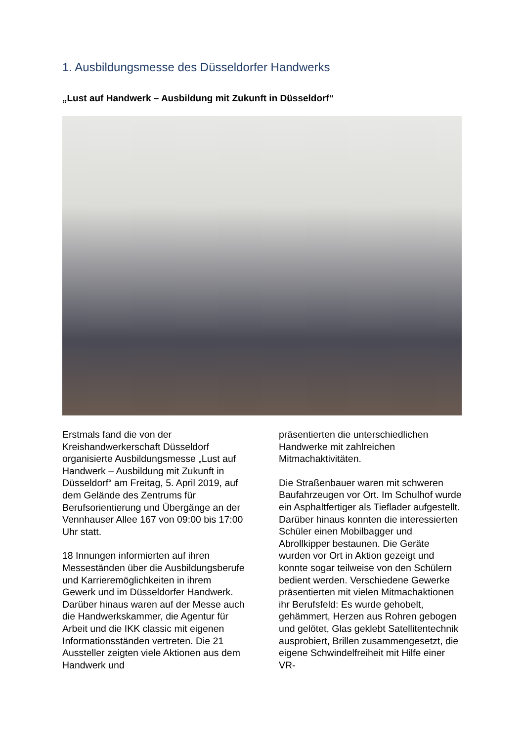1. Ausbildungsmesse des Düsseldorfer Handwerks
„Lust auf Handwerk – Ausbildung mit Zukunft in Düsseldorf“
Erstmals fand die von der Kreishandwerkerschaft Düsseldorf organisierte Ausbildungsmesse „Lust auf Handwerk – Ausbildung mit Zukunft in Düsseldorf“ am Freitag, 5. April 2019, auf dem Gelände des Zentrums für Berufsorientierung und Übergänge an der Vennhauser Allee 167 von 09:00 bis 17:00 Uhr statt.
18 Innungen informierten auf ihren Messeständen über die Ausbildungsberufe und Karrieremöglichkeiten in ihrem Gewerk und im Düsseldorfer Handwerk. Darüber hinaus waren auf der Messe auch die Handwerkskammer, die Agentur für Arbeit und die IKK classic mit eigenen Informationsständen vertreten. Die 21 Aussteller zeigten viele Aktionen aus dem Handwerk und
präsentierten die unterschiedlichen Handwerke mit zahlreichen Mitmachaktivitäten.
Die Straßenbauer waren mit schweren Baufahrzeugen vor Ort. Im Schulhof wurde ein Asphaltfertiger als Tieflader aufgestellt. Darüber hinaus konnten die interessierten Schüler einen Mobilbagger und Abrollkipper bestaunen. Die Geräte wurden vor Ort in Aktion gezeigt und konnte sogar teilweise von den Schülern bedient werden. Verschiedene Gewerke präsentierten mit vielen Mitmachaktionen ihr Berufsfeld: Es wurde gehobelt, gehämmert, Herzen aus Rohren gebogen und gelötet, Glas geklebt Satellitentechnik ausprobiert, Brillen zusammengesetzt, die eigene Schwindelfreiheit mit Hilfe einer VR-